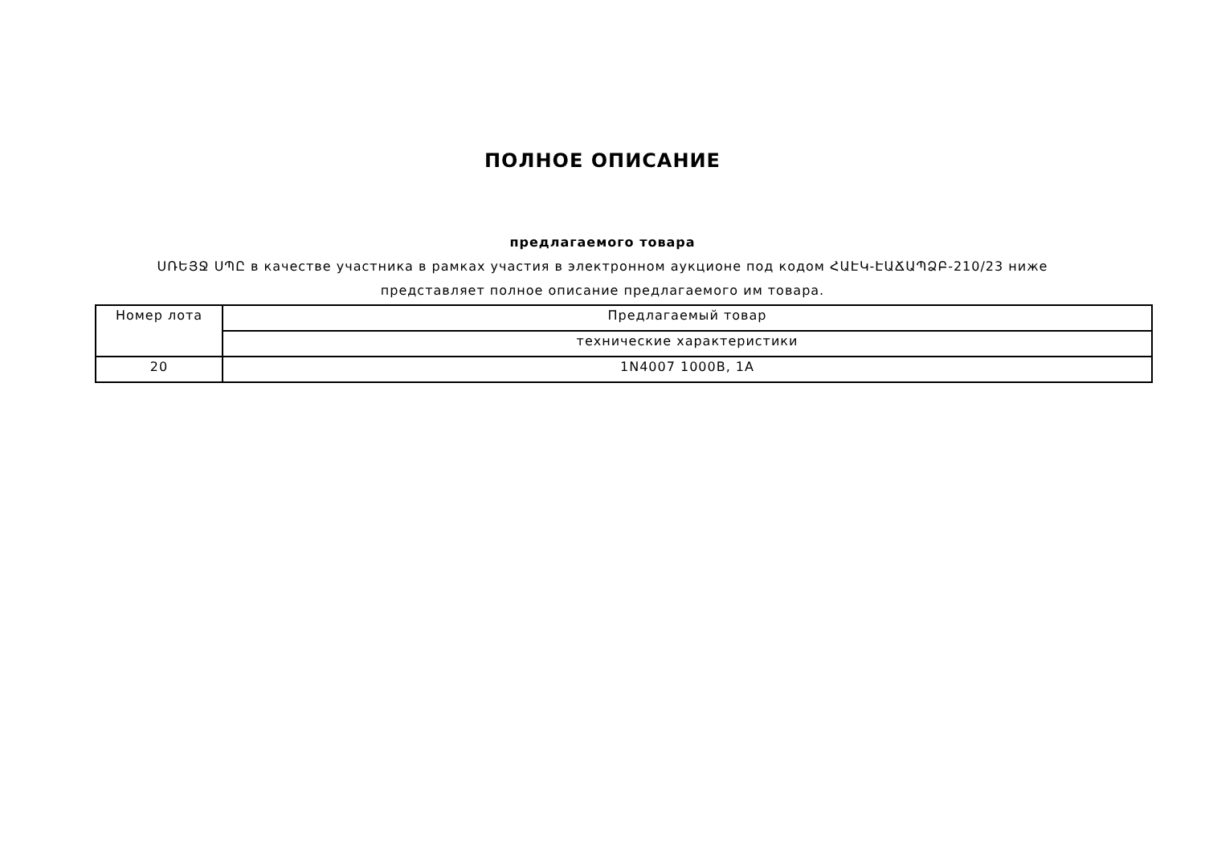ПОЛНОЕ ОПИСАНИЕ
предлагаемого товара
ՍՌԵՅՋ ՍՊԸ в качестве участника в рамках участия в электронном аукционе под кодом ՀԱԷԿ-ԷԱՃԱՊՁԲ-210/23 ниже представляет полное описание предлагаемого им товара.
| Номер лота | Предлагаемый товар |
| | технические характеристики |
| 20 | 1N4007 1000В, 1А |